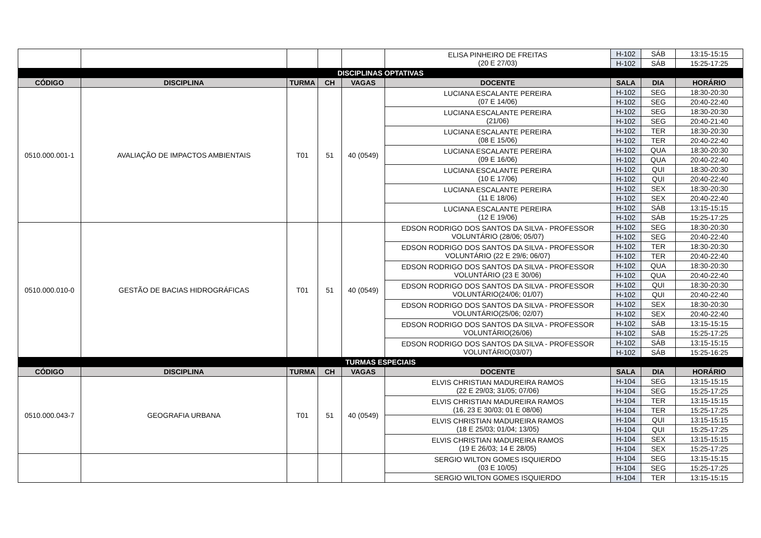| | | | | | ELISA PINHEIRO DE FREITAS (20 E 27/03) | H-102 | SÁB | 13:15-15:15 |
| | | | | | | H-102 | SÁB | 15:25-17:25 |
| DISCIPLINAS OPTATIVAS | | | | | | | | |
| CÓDIGO | DISCIPLINA | TURMA | CH | VAGAS | DOCENTE | SALA | DIA | HORÁRIO |
| 0510.000.001-1 | AVALIAÇÃO DE IMPACTOS AMBIENTAIS | T01 | 51 | 40 (0549) | LUCIANA ESCALANTE PEREIRA (07 E 14/06) | H-102 | SEG | 18:30-20:30 |
| | | | | | | H-102 | SEG | 20:40-22:40 |
| | | | | | LUCIANA ESCALANTE PEREIRA (21/06) | H-102 | SEG | 18:30-20:30 |
| | | | | | | H-102 | SEG | 20:40-21:40 |
| | | | | | LUCIANA ESCALANTE PEREIRA (08 E 15/06) | H-102 | TER | 18:30-20:30 |
| | | | | | | H-102 | TER | 20:40-22:40 |
| | | | | | LUCIANA ESCALANTE PEREIRA (09 E 16/06) | H-102 | QUA | 18:30-20:30 |
| | | | | | | H-102 | QUA | 20:40-22:40 |
| | | | | | LUCIANA ESCALANTE PEREIRA (10 E 17/06) | H-102 | QUI | 18:30-20:30 |
| | | | | | | H-102 | QUI | 20:40-22:40 |
| | | | | | LUCIANA ESCALANTE PEREIRA (11 E 18/06) | H-102 | SEX | 18:30-20:30 |
| | | | | | | H-102 | SEX | 20:40-22:40 |
| | | | | | LUCIANA ESCALANTE PEREIRA (12 E 19/06) | H-102 | SÁB | 13:15-15:15 |
| | | | | | | H-102 | SÁB | 15:25-17:25 |
| 0510.000.010-0 | GESTÃO DE BACIAS HIDROGRÁFICAS | T01 | 51 | 40 (0549) | EDSON RODRIGO DOS SANTOS DA SILVA - PROFESSOR VOLUNTÁRIO (28/06; 05/07) | H-102 | SEG | 18:30-20:30 |
| | | | | | | H-102 | SEG | 20:40-22:40 |
| | | | | | EDSON RODRIGO DOS SANTOS DA SILVA - PROFESSOR VOLUNTÁRIO (22 E 29/6; 06/07) | H-102 | TER | 18:30-20:30 |
| | | | | | | H-102 | TER | 20:40-22:40 |
| | | | | | EDSON RODRIGO DOS SANTOS DA SILVA - PROFESSOR VOLUNTÁRIO (23 E 30/06) | H-102 | QUA | 18:30-20:30 |
| | | | | | | H-102 | QUA | 20:40-22:40 |
| | | | | | EDSON RODRIGO DOS SANTOS DA SILVA - PROFESSOR VOLUNTÁRIO(24/06; 01/07) | H-102 | QUI | 18:30-20:30 |
| | | | | | | H-102 | QUI | 20:40-22:40 |
| | | | | | EDSON RODRIGO DOS SANTOS DA SILVA - PROFESSOR VOLUNTÁRIO(25/06; 02/07) | H-102 | SEX | 18:30-20:30 |
| | | | | | | H-102 | SEX | 20:40-22:40 |
| | | | | | EDSON RODRIGO DOS SANTOS DA SILVA - PROFESSOR VOLUNTÁRIO(26/06) | H-102 | SÁB | 13:15-15:15 |
| | | | | | | H-102 | SÁB | 15:25-17:25 |
| | | | | | EDSON RODRIGO DOS SANTOS DA SILVA - PROFESSOR VOLUNTÁRIO(03/07) | H-102 | SÁB | 13:15-15:15 |
| | | | | | | H-102 | SÁB | 15:25-16:25 |
| TURMAS ESPECIAIS | | | | | | | | |
| CÓDIGO | DISCIPLINA | TURMA | CH | VAGAS | DOCENTE | SALA | DIA | HORÁRIO |
| 0510.000.043-7 | GEOGRAFIA URBANA | T01 | 51 | 40 (0549) | ELVIS CHRISTIAN MADUREIRA RAMOS (22 E 29/03; 31/05; 07/06) | H-104 | SEG | 13:15-15:15 |
| | | | | | | H-104 | SEG | 15:25-17:25 |
| | | | | | ELVIS CHRISTIAN MADUREIRA RAMOS (16, 23 E 30/03; 01 E 08/06) | H-104 | TER | 13:15-15:15 |
| | | | | | | H-104 | TER | 15:25-17:25 |
| | | | | | ELVIS CHRISTIAN MADUREIRA RAMOS (18 E 25/03; 01/04; 13/05) | H-104 | QUI | 13:15-15:15 |
| | | | | | | H-104 | QUI | 15:25-17:25 |
| | | | | | ELVIS CHRISTIAN MADUREIRA RAMOS (19 E 26/03; 14 E 28/05) | H-104 | SEX | 13:15-15:15 |
| | | | | | | H-104 | SEX | 15:25-17:25 |
| | | | | | SERGIO WILTON GOMES ISQUIERDO (03 E 10/05) | H-104 | SEG | 13:15-15:15 |
| | | | | | | H-104 | SEG | 15:25-17:25 |
| | | | | | SERGIO WILTON GOMES ISQUIERDO | H-104 | TER | 13:15-15:15 |